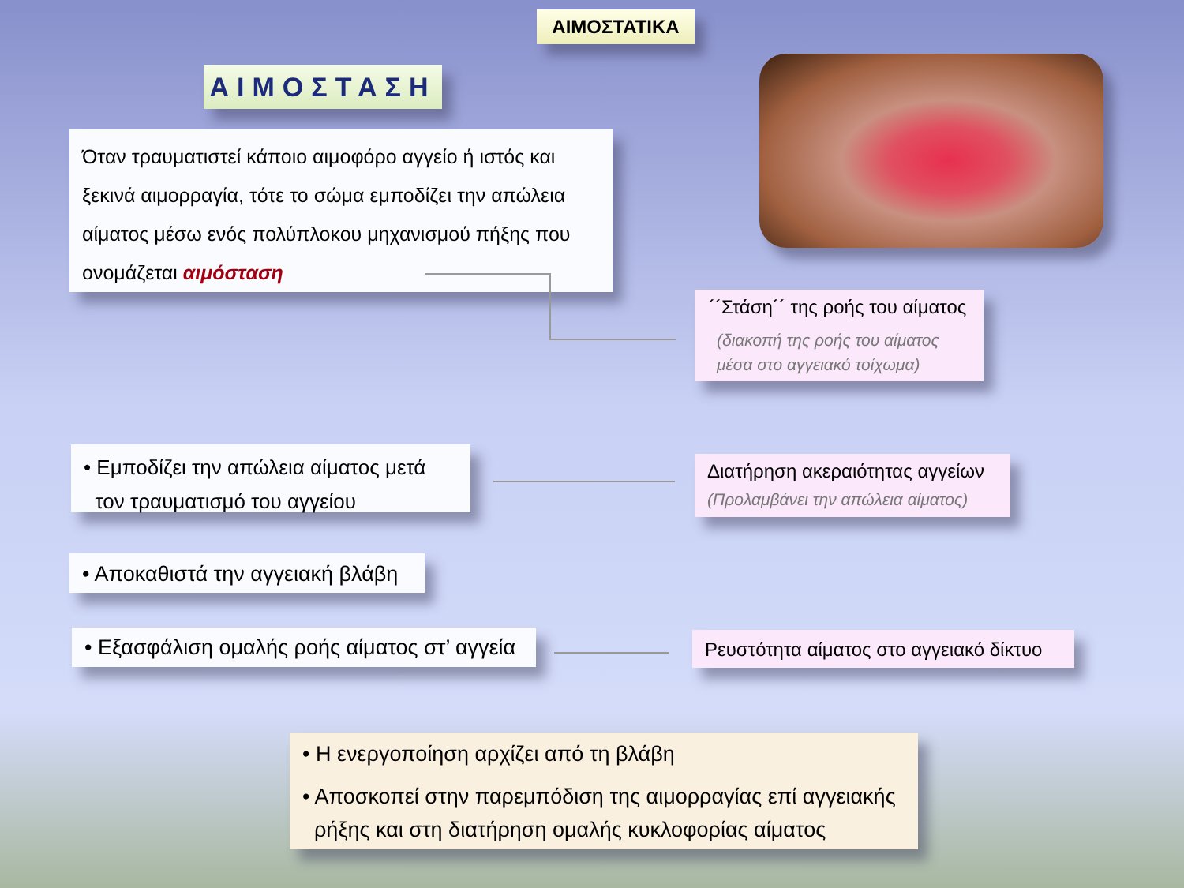ΑΙΜΟΣΤΑΤΙΚΑ
ΑΙΜΟΣΤΑΣΗ
Όταν τραυματιστεί κάποιο αιμοφόρο αγγείο ή ιστός και ξεκινά αιμορραγία, τότε το σώμα εμποδίζει την απώλεια αίματος μέσω ενός πολύπλοκου μηχανισμού πήξης που ονομάζεται αιμόσταση
´´Στάση´´ της ροής του αίματος
(διακοπή της ροής του αίματος
μέσα στο αγγειακό τοίχωμα)
• Εμποδίζει την απώλεια αίματος μετά
τον τραυματισμό του αγγείου
Διατήρηση ακεραιότητας αγγείων
(Προλαμβάνει την απώλεια αίματος)
• Αποκαθιστά την αγγειακή βλάβη
• Εξασφάλιση ομαλής ροής αίματος στ’ αγγεία
Ρευστότητα αίματος στο αγγειακό δίκτυο
• Η ενεργοποίηση αρχίζει από τη βλάβη
• Αποσκοπεί στην παρεμπόδιση της αιμορραγίας επί αγγειακής
ρήξης και στη διατήρηση ομαλής κυκλοφορίας αίματος